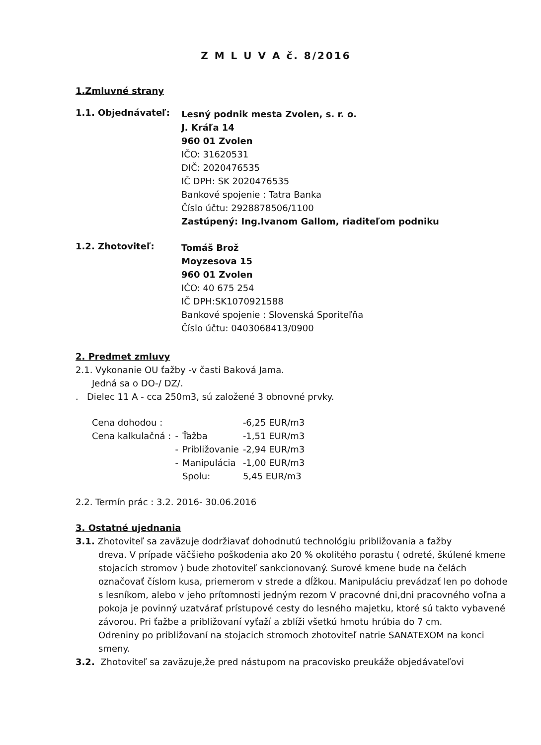Z M L U V A č. 8/2016
1.Zmluvné strany
1.1. Objednávateľ:
Lesný podnik mesta Zvolen, s. r. o.
J. Kráľa 14
960 01 Zvolen
IČO: 31620531
DIČ: 2020476535
IČ DPH: SK 2020476535
Bankové spojenie : Tatra Banka
Číslo účtu: 2928878506/1100
Zastúpený: Ing.Ivanom Gallom, riaditeľom podniku
1.2. Zhotoviteľ:
Tomáš Brož
Moyzesova 15
960 01 Zvolen
IĆO: 40 675 254
IČ DPH:SK1070921588
Bankové spojenie : Slovenská Sporiteľňa
Číslo účtu: 0403068413/0900
2. Predmet zmluvy
2.1. Vykonanie OU ťažby -v časti Baková Jama.
Jedná sa o DO-/ DZ/.
. Dielec 11 A - cca 250m3, sú založené 3 obnovné prvky.
| Cena dohodou : | | | -6,25 EUR/m3 |
| Cena kalkulačná : | - | Ťažba | -1,51 EUR/m3 |
| | - | Približovanie | -2,94 EUR/m3 |
| | - | Manipulácia | -1,00 EUR/m3 |
| | | Spolu: | 5,45 EUR/m3 |
2.2. Termín prác : 3.2. 2016- 30.06.2016
3. Ostatné ujednania
3.1. Zhotoviteľ sa zaväzuje dodržiavať dohodnutú technológiu približovania a ťažby
dreva. V prípade väčšieho poškodenia ako 20 % okolitého porastu ( odreté, škúlené kmene stojacích stromov ) bude zhotoviteľ sankcionovaný. Surové kmene bude na čelách označovať číslom kusa, priemerom v strede a dĺžkou. Manipuláciu prevádzať len po dohode s lesníkom, alebo v jeho prítomnosti jedným rezom V pracovné dni,dni pracovného voľna a pokoja je povinný uzatvárať prístupové cesty do lesného majetku, ktoré sú takto vybavené závorou. Pri ťažbe a približovaní vyťaží a zblíži všetkú hmotu hrúbia do 7 cm.
Odreniny po približovaní na stojacich stromoch zhotoviteľ natrie SANATEXOM na konci smeny.
3.2. Zhotoviteľ sa zaväzuje,že pred nástupom na pracovisko preukáže objedávateľovi